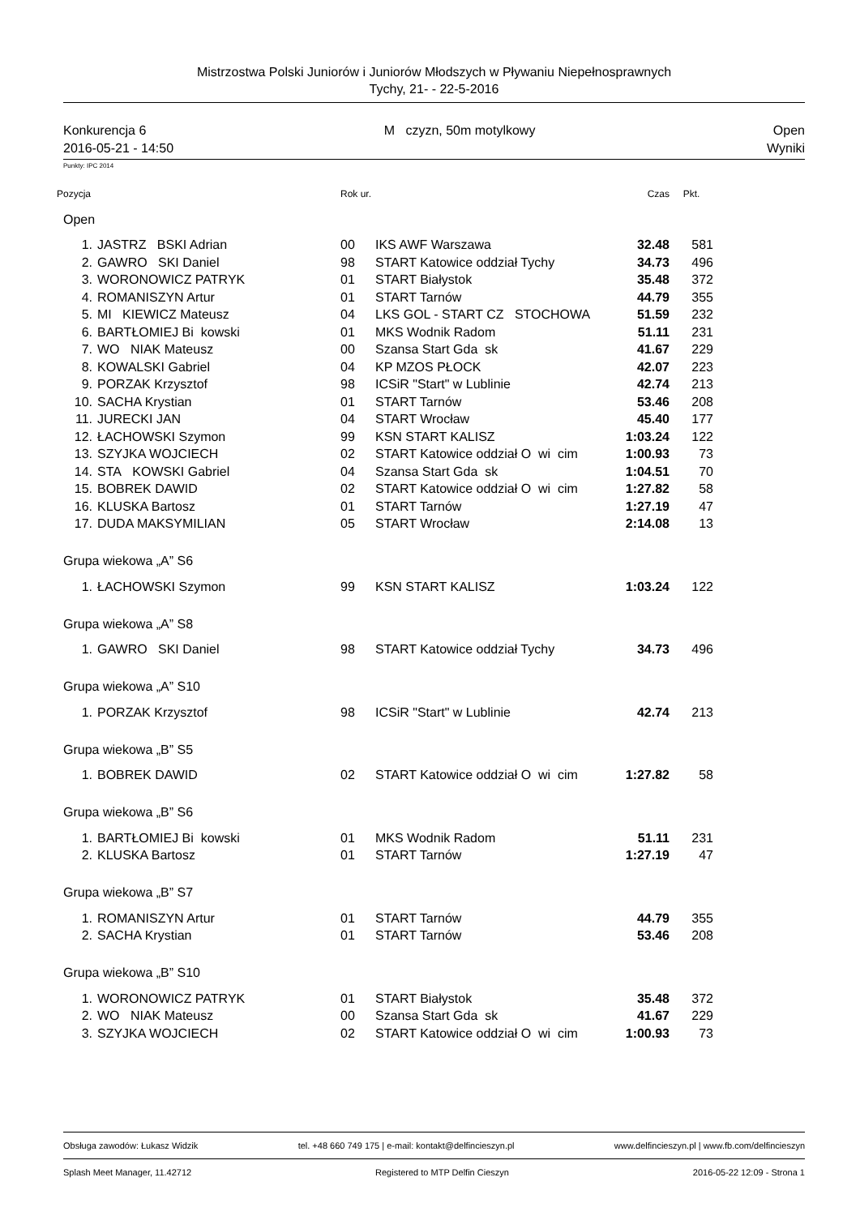Mistrzostwa Polski Juniorów i Juniorów Młodszych w Pływaniu Niepełnosprawnych
Tychy, 21- - 22-5-2016
Konkurencja 6 M czyzn, 50m motylkowy Open
2016-05-21 - 14:50 Wyniki
Punkty: IPC 2014
| Pozycja | | Rok ur. | | Czas | Pkt. |
| Open | | | | | |
| 1. | JASTRZ BSKI Adrian | 00 | IKS AWF Warszawa | 32.48 | 581 |
| 2. | GAWRO SKI Daniel | 98 | START Katowice oddział Tychy | 34.73 | 496 |
| 3. | WORONOWICZ PATRYK | 01 | START Białystok | 35.48 | 372 |
| 4. | ROMANISZYN Artur | 01 | START Tarnów | 44.79 | 355 |
| 5. | MI KIEWICZ Mateusz | 04 | LKS GOL - START CZ STOCHOWA | 51.59 | 232 |
| 6. | BARTŁOMIEJ Bi kowski | 01 | MKS Wodnik Radom | 51.11 | 231 |
| 7. | WO NIAK Mateusz | 00 | Szansa Start Gda sk | 41.67 | 229 |
| 8. | KOWALSKI Gabriel | 04 | KP MZOS PŁOCK | 42.07 | 223 |
| 9. | PORZAK Krzysztof | 98 | ICSiR "Start" w Lublinie | 42.74 | 213 |
| 10. | SACHA Krystian | 01 | START Tarnów | 53.46 | 208 |
| 11. | JURECKI JAN | 04 | START Wrocław | 45.40 | 177 |
| 12. | ŁACHOWSKI Szymon | 99 | KSN START KALISZ | 1:03.24 | 122 |
| 13. | SZYJKA WOJCIECH | 02 | START Katowice oddział O wi cim | 1:00.93 | 73 |
| 14. | STA KOWSKI Gabriel | 04 | Szansa Start Gda sk | 1:04.51 | 70 |
| 15. | BOBREK DAWID | 02 | START Katowice oddział O wi cim | 1:27.82 | 58 |
| 16. | KLUSKA Bartosz | 01 | START Tarnów | 1:27.19 | 47 |
| 17. | DUDA MAKSYMILIAN | 05 | START Wrocław | 2:14.08 | 13 |
| Grupa wiekowa „A” S6 | | | | | |
| 1. | ŁACHOWSKI Szymon | 99 | KSN START KALISZ | 1:03.24 | 122 |
| Grupa wiekowa „A” S8 | | | | | |
| 1. | GAWRO SKI Daniel | 98 | START Katowice oddział Tychy | 34.73 | 496 |
| Grupa wiekowa „A” S10 | | | | | |
| 1. | PORZAK Krzysztof | 98 | ICSiR "Start" w Lublinie | 42.74 | 213 |
| Grupa wiekowa „B” S5 | | | | | |
| 1. | BOBREK DAWID | 02 | START Katowice oddział O wi cim | 1:27.82 | 58 |
| Grupa wiekowa „B” S6 | | | | | |
| 1. | BARTŁOMIEJ Bi kowski | 01 | MKS Wodnik Radom | 51.11 | 231 |
| 2. | KLUSKA Bartosz | 01 | START Tarnów | 1:27.19 | 47 |
| Grupa wiekowa „B” S7 | | | | | |
| 1. | ROMANISZYN Artur | 01 | START Tarnów | 44.79 | 355 |
| 2. | SACHA Krystian | 01 | START Tarnów | 53.46 | 208 |
| Grupa wiekowa „B” S10 | | | | | |
| 1. | WORONOWICZ PATRYK | 01 | START Białystok | 35.48 | 372 |
| 2. | WO NIAK Mateusz | 00 | Szansa Start Gda sk | 41.67 | 229 |
| 3. | SZYJKA WOJCIECH | 02 | START Katowice oddział O wi cim | 1:00.93 | 73 |
Obsługa zawodów: Łukasz Widzik tel. +48 660 749 175 | e-mail: kontakt@delfincieszyn.pl www.delfincieszyn.pl | www.fb.com/delfincieszyn
Splash Meet Manager, 11.42712 Registered to MTP Delfin Cieszyn 2016-05-22 12:09 - Strona 1